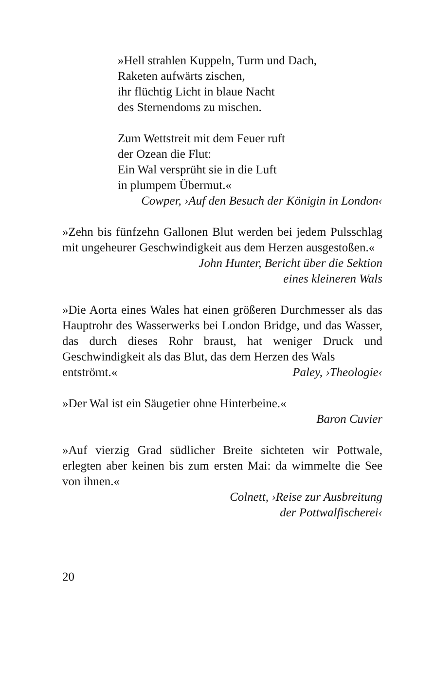»Hell strahlen Kuppeln, Turm und Dach,
Raketen aufwärts zischen,
ihr flüchtig Licht in blaue Nacht
des Sternendoms zu mischen.
Zum Wettstreit mit dem Feuer ruft
der Ozean die Flut:
Ein Wal versprüht sie in die Luft
in plumpem Übermut.«
Cowper, ›Auf den Besuch der Königin in London‹
»Zehn bis fünfzehn Gallonen Blut werden bei jedem Pulsschlag mit ungeheurer Geschwindigkeit aus dem Herzen ausgestoßen.«
John Hunter, Bericht über die Sektion
eines kleineren Wals
»Die Aorta eines Wales hat einen größeren Durchmesser als das Hauptrohr des Wasserwerks bei London Bridge, und das Wasser, das durch dieses Rohr braust, hat weniger Druck und Geschwindigkeit als das Blut, das dem Herzen des Wals
entströmt.« Paley, ›Theologie‹
»Der Wal ist ein Säugetier ohne Hinterbeine.«
Baron Cuvier
»Auf vierzig Grad südlicher Breite sichteten wir Pottwale, erlegten aber keinen bis zum ersten Mai: da wimmelte die See von ihnen.«
Colnett, ›Reise zur Ausbreitung
der Pottwalfischerei‹
20